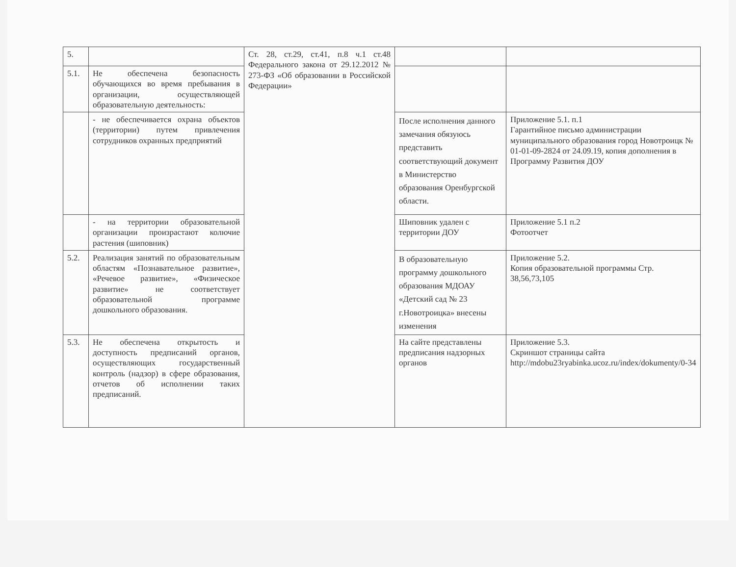| 5. | | Ст. 28, ст.29, ст.41, п.8 ч.1 ст.48 Федерального закона от 29.12.2012 № 273-ФЗ «Об образовании в Российской Федерации» | | |
| 5.1. | Не обеспечена безопасность обучающихся во время пребывания в организации, осуществляющей образовательную деятельность: | | | |
| | - не обеспечивается охрана объектов (территории) путем привлечения сотрудников охранных предприятий | | После исполнения данного замечания обязуюсь представить соответствующий документ в Министерство образования Оренбургской области. | Приложение 5.1. п.1 Гарантийное письмо администрации муниципального образования город Новотроицк № 01-01-09-2824 от 24.09.19, копия дополнения в Программу Развития ДОУ |
| | - на территории образовательной организации произрастают колючие растения (шиповник) | | Шиповник удален с территории ДОУ | Приложение 5.1 п.2 Фотоотчет |
| 5.2. | Реализация занятий по образовательным областям «Познавательное развитие», «Речевое развитие», «Физическое развитие» не соответствует образовательной программе дошкольного образования. | | В образовательную программу дошкольного образования МДОАУ «Детский сад № 23 г.Новотроицка» внесены изменения | Приложение 5.2. Копия образовательной программы Стр. 38,56,73,105 |
| 5.3. | Не обеспечена открытость и доступность предписаний органов, осуществляющих государственный контроль (надзор) в сфере образования, отчетов об исполнении таких предписаний. | | На сайте представлены предписания надзорных органов | Приложение 5.3. Скриншот страницы сайта http://mdobu23ryabinka.ucoz.ru/index/dokumenty/0-34 |